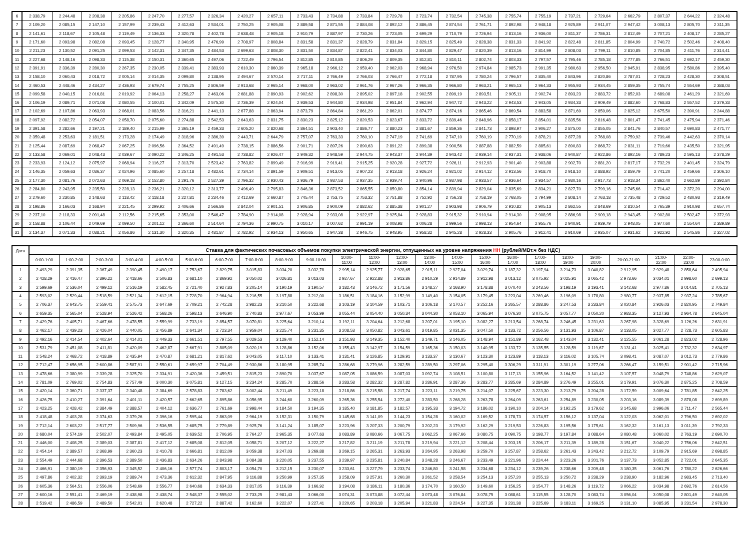| 6 | 2 338,79 | 2 244,48 | 2 208,38 | 2 205,86 | 2 247,70 | 2 277,57 | 2 326,34 | 2 420,27 | 2 657,11 | 2 733,43 | 2 734,88 | 2 733,84 | 2 729,78 | 2 723,74 | 2 732,54 | 2 745,38 | 2 755,74 | 2 755,19 | 2 737,21 | 2 729,64 | 2 662,79 | 2 807,37 | 2 644,22 | 2 324,48 |
| 7 | 2 109,20 | 2 085,15 | 2 147,10 | 2 157,99 | 2 239,43 | 2 412,63 | 2 534,01 | 2 750,25 | 2 905,08 | 2 889,58 | 2 871,55 | 2 884,08 | 2 892,12 | 2 886,45 | 2 874,54 | 2 761,71 | 2 892,98 | 2 948,18 | 2 925,89 | 2 911,07 | 2 947,42 | 3 008,13 | 2 805,70 | 2 311,35 |
| 8 | 2 141,61 | 2 118,67 | 2 105,48 | 2 119,49 | 2 136,33 | 2 320,78 | 2 402,78 | 2 638,48 | 2 905,18 | 2 910,79 | 2 887,97 | 2 730,26 | 2 723,05 | 2 699,29 | 2 710,79 | 2 726,94 | 2 813,16 | 2 936,00 | 2 811,37 | 2 786,31 | 2 812,49 | 2 707,21 | 2 408,17 | 2 285,27 |
| 9 | 2 171,60 | 2 093,98 | 2 082,08 | 2 093,45 | 2 128,77 | 2 340,95 | 2 476,99 | 2 708,97 | 2 808,84 | 2 831,58 | 2 831,37 | 2 828,79 | 2 831,84 | 2 829,15 | 2 825,49 | 2 828,38 | 2 831,33 | 2 841,92 | 2 822,48 | 2 811,85 | 2 804,99 | 2 740,72 | 2 502,46 | 2 408,40 |
| 10 | 2 211,23 | 2 130,52 | 2 091,25 | 2 099,53 | 2 142,31 | 2 347,35 | 2 484,53 | 2 699,63 | 2 808,30 | 2 831,50 | 2 834,87 | 2 822,41 | 2 834,03 | 2 844,80 | 2 829,47 | 2 820,39 | 2 813,16 | 2 814,99 | 2 808,03 | 2 799,11 | 2 810,85 | 2 704,85 | 2 411,76 | 2 314,41 |
| 11 | 2 227,68 | 2 148,16 | 2 098,33 | 2 115,38 | 2 150,31 | 2 360,65 | 2 497,06 | 2 722,49 | 2 796,54 | 2 812,85 | 2 810,85 | 2 806,29 | 2 809,35 | 2 812,81 | 2 810,11 | 2 802,74 | 2 803,33 | 2 797,57 | 2 795,46 | 2 785,18 | 2 777,85 | 2 766,51 | 2 692,17 | 2 459,30 |
| 12 | 2 391,91 | 2 336,39 | 2 280,30 | 2 267,35 | 2 230,05 | 2 339,41 | 2 383,93 | 2 610,30 | 2 860,39 | 2 965,18 | 2 966,12 | 2 959,40 | 2 962,03 | 2 968,94 | 2 976,50 | 2 974,84 | 2 985,73 | 2 991,35 | 2 980,63 | 2 956,50 | 2 945,91 | 2 838,95 | 2 580,86 | 2 395,40 |
| 13 | 2 158,10 | 2 060,43 | 2 018,72 | 2 005,14 | 2 014,35 | 2 099,80 | 2 138,95 | 2 494,67 | 2 570,14 | 2 717,11 | 2 766,49 | 2 766,03 | 2 766,47 | 2 772,18 | 2 787,95 | 2 780,24 | 2 796,57 | 2 835,40 | 2 843,96 | 2 820,86 | 2 787,01 | 2 728,23 | 2 428,30 | 2 308,51 |
| 14 | 2 460,53 | 2 448,46 | 2 434,27 | 2 436,93 | 2 679,74 | 2 755,25 | 2 806,59 | 2 913,68 | 2 965,14 | 2 968,00 | 2 963,02 | 2 961,76 | 2 967,26 | 2 966,35 | 2 966,80 | 2 963,21 | 2 965,13 | 2 964,33 | 2 955,93 | 2 934,45 | 2 859,35 | 2 755,74 | 2 554,69 | 2 388,03 |
| 15 | 2 099,58 | 2 040,15 | 2 016,81 | 2 019,92 | 2 064,13 | 2 258,27 | 2 463,06 | 2 681,88 | 2 890,93 | 2 902,62 | 2 898,30 | 2 895,02 | 2 897,18 | 2 902,55 | 2 899,19 | 2 893,51 | 2 905,11 | 2 902,74 | 2 893,23 | 2 883,72 | 2 852,03 | 2 689,08 | 2 461,29 | 2 321,69 |
| 16 | 2 106,19 | 2 089,71 | 2 071,08 | 2 080,55 | 2 100,01 | 2 342,09 | 2 575,30 | 2 736,39 | 2 924,04 | 2 939,53 | 2 944,80 | 2 934,98 | 2 951,84 | 2 962,94 | 2 947,72 | 2 943,22 | 2 943,53 | 2 943,05 | 2 934,33 | 2 909,49 | 2 882,60 | 2 768,83 | 2 557,52 | 2 379,33 |
| 17 | 2 102,69 | 2 107,86 | 2 063,93 | 2 068,01 | 2 083,56 | 2 316,21 | 2 441,13 | 2 677,88 | 2 863,94 | 2 873,79 | 2 864,84 | 2 861,29 | 2 862,01 | 2 874,77 | 2 874,16 | 2 865,46 | 2 869,54 | 2 883,58 | 2 871,69 | 2 859,06 | 2 825,12 | 2 675,50 | 2 390,91 | 2 244,88 |
| 18 | 2 097,92 | 2 082,72 | 2 054,07 | 2 058,70 | 2 075,60 | 2 274,88 | 2 542,53 | 2 643,63 | 2 831,75 | 2 830,23 | 2 825,12 | 2 820,53 | 2 823,67 | 2 833,72 | 2 839,46 | 2 848,96 | 2 858,17 | 2 854,01 | 2 835,56 | 2 816,48 | 2 801,47 | 2 741,45 | 2 475,94 | 2 371,46 |
| 19 | 2 391,58 | 2 282,66 | 2 197,21 | 2 189,40 | 2 215,99 | 2 365,19 | 2 459,33 | 2 605,20 | 2 820,68 | 2 864,51 | 2 903,40 | 2 886,77 | 2 880,23 | 2 881,67 | 2 859,36 | 2 841,73 | 2 898,97 | 2 906,27 | 2 875,00 | 2 855,05 | 2 841,76 | 2 840,57 | 2 690,83 | 2 471,77 |
| 20 | 2 359,48 | 2 253,63 | 2 181,51 | 2 173,28 | 2 174,49 | 2 318,96 | 2 386,39 | 2 443,71 | 2 644,79 | 2 757,07 | 2 763,33 | 2 760,10 | 2 747,19 | 2 741,69 | 2 747,10 | 2 760,19 | 2 770,19 | 2 878,21 | 2 877,28 | 2 768,08 | 2 759,92 | 2 739,46 | 2 442,63 | 2 370,14 |
| 21 | 2 125,44 | 2 087,69 | 2 068,47 | 2 067,25 | 2 096,56 | 2 364,52 | 2 491,49 | 2 738,15 | 2 886,56 | 2 901,71 | 2 897,26 | 2 890,63 | 2 891,22 | 2 899,38 | 2 900,56 | 2 887,88 | 2 882,59 | 2 885,61 | 2 890,83 | 2 868,72 | 2 831,11 | 2 719,66 | 2 435,50 | 2 321,95 |
| 22 | 2 133,58 | 2 069,01 | 2 048,43 | 2 039,67 | 2 090,22 | 2 346,25 | 2 491,53 | 2 738,82 | 2 926,47 | 2 949,32 | 2 948,59 | 2 944,75 | 2 943,37 | 2 944,39 | 2 943,42 | 2 939,14 | 2 937,31 | 2 938,06 | 2 940,87 | 2 922,86 | 2 892,16 | 2 789,23 | 2 595,13 | 2 378,29 |
| 23 | 2 233,93 | 2 124,12 | 2 075,97 | 2 068,94 | 2 116,27 | 2 313,70 | 2 523,42 | 2 763,82 | 2 899,49 | 2 916,99 | 2 919,41 | 2 915,25 | 2 920,28 | 2 927,72 | 2 926,11 | 2 912,93 | 2 901,40 | 2 903,88 | 2 902,70 | 2 881,20 | 2 817,17 | 2 732,29 | 2 401,45 | 2 324,79 |
| 24 | 2 146,35 | 2 059,63 | 2 036,37 | 2 024,96 | 2 085,60 | 2 257,18 | 2 482,61 | 2 734,14 | 2 891,59 | 2 909,51 | 2 913,05 | 2 907,23 | 2 913,18 | 2 926,24 | 2 921,02 | 2 914,12 | 2 913,56 | 2 918,70 | 2 918,10 | 2 888,92 | 2 859,79 | 2 741,20 | 2 459,66 | 2 306,10 |
| 25 | 2 177,30 | 2 081,76 | 2 072,63 | 2 069,18 | 2 152,80 | 2 291,76 | 2 527,39 | 2 796,32 | 2 930,43 | 2 936,79 | 2 937,53 | 2 937,35 | 2 939,74 | 2 940,96 | 2 937,98 | 2 933,57 | 2 936,64 | 2 934,57 | 2 930,16 | 2 917,73 | 2 918,34 | 2 862,40 | 2 662,89 | 2 392,84 |
| 26 | 2 284,80 | 2 243,95 | 2 235,50 | 2 228,13 | 2 236,21 | 2 320,12 | 2 313,77 | 2 496,49 | 2 795,83 | 2 846,36 | 2 873,52 | 2 865,55 | 2 859,80 | 2 854,14 | 2 839,94 | 2 829,04 | 2 835,69 | 2 834,21 | 2 827,70 | 2 799,16 | 2 745,66 | 2 714,42 | 2 372,20 | 2 294,00 |
| 27 | 2 279,60 | 2 230,85 | 2 148,63 | 2 118,42 | 2 118,18 | 2 227,81 | 2 234,46 | 2 412,69 | 2 660,87 | 2 745,44 | 2 753,75 | 2 753,32 | 2 751,88 | 2 752,92 | 2 756,28 | 2 758,19 | 2 768,05 | 2 794,99 | 2 808,14 | 2 763,18 | 2 735,48 | 2 729,52 | 2 480,93 | 2 319,49 |
| 28 | 2 198,86 | 2 166,03 | 2 168,94 | 2 221,45 | 2 299,92 | 2 406,66 | 2 566,86 | 2 842,04 | 2 901,51 | 2 906,85 | 2 900,09 | 2 882,62 | 2 885,38 | 2 901,27 | 2 903,98 | 2 906,79 | 2 910,82 | 2 905,13 | 2 862,55 | 2 848,69 | 2 810,54 | 2 765,39 | 2 910,98 | 2 657,74 |
| 29 | 2 237,10 | 2 118,33 | 2 091,48 | 2 112,56 | 2 215,65 | 2 353,00 | 2 546,47 | 2 784,90 | 2 914,08 | 2 928,94 | 2 933,08 | 2 922,97 | 2 925,84 | 2 928,83 | 2 915,32 | 2 910,94 | 2 914,30 | 2 908,95 | 2 886,98 | 2 909,18 | 2 943,45 | 2 902,80 | 2 502,47 | 2 372,93 |
| 30 | 2 158,88 | 2 106,44 | 2 049,69 | 2 099,50 | 2 201,12 | 2 366,60 | 2 514,64 | 2 794,36 | 2 990,75 | 3 010,17 | 3 007,62 | 2 991,19 | 3 008,98 | 3 006,28 | 2 999,56 | 2 998,13 | 2 954,64 | 2 955,76 | 2 940,91 | 2 939,79 | 2 948,05 | 2 977,60 | 2 554,64 | 2 389,89 |
| 31 | 2 134,37 | 2 071,33 | 2 038,21 | 2 056,86 | 2 131,30 | 2 320,35 | 2 481,87 | 2 782,92 | 2 934,13 | 2 950,65 | 2 947,38 | 2 946,75 | 2 948,95 | 2 958,32 | 2 945,28 | 2 928,33 | 2 905,76 | 2 912,41 | 2 910,69 | 2 935,07 | 2 931,62 | 2 922,92 | 2 545,86 | 2 327,02 |
| Дата | Ставка для фактических почасовых объемов покупки электрической энергии, отпущенных на уровне напряжения НН (рублей/МВт.ч без НДС) | | | | | | | | | | | | | | | | | | | | | | | |
| --- | --- | --- | --- | --- | --- | --- | --- | --- | --- | --- | --- | --- | --- | --- | --- | --- | --- | --- | --- | --- | --- | --- | --- | --- |
| | 0:00-1:00 | 1:00-2:00 | 2:00-3:00 | 3:00-4:00 | 4:00-5:00 | 5:00-6:00 | 6:00-7:00 | 7:00-8:00 | 8:00-9:00 | 9:00-10:00 | 10:00- 11:00 | 11:00- 12:00 | 12:00- 13:00 | 13:00- 14:00 | 14:00- 15:00 | 15:00- 16:00 | 16:00- 17:00 | 17:00- 18:00 | 18:00- 19:00 | 19:00- 20:00 | 20:00-21:00 | 21:00- 22:00 | 22:00- 23:00 | 23:00-0:00 |
| 1 | 2 493,29 | 2 391,35 | 2 367,49 | 2 390,45 | 2 490,17 | 2 753,67 | 2 829,75 | 3 015,83 | 3 034,20 | 3 032,78 | 2 995,14 | 2 925,77 | 2 928,65 | 2 915,11 | 2 927,04 | 3 029,74 | 3 187,32 | 3 197,94 | 3 214,73 | 3 040,82 | 2 912,95 | 2 929,48 | 2 858,64 | 2 495,94 |
| 2 | 2 428,29 | 2 416,47 | 2 396,22 | 2 418,66 | 2 506,83 | 2 681,10 | 2 869,92 | 3 050,02 | 3 026,81 | 3 013,03 | 2 927,67 | 2 922,88 | 2 913,86 | 2 910,29 | 2 914,89 | 2 912,98 | 3 013,12 | 3 075,92 | 3 025,91 | 3 065,42 | 2 973,66 | 3 034,01 | 2 998,60 | 2 699,13 |
| 3 | 2 599,69 | 2 536,04 | 2 499,12 | 2 516,19 | 2 582,45 | 2 721,40 | 2 927,83 | 3 205,14 | 3 190,19 | 3 190,57 | 3 182,43 | 3 146,72 | 3 171,56 | 3 148,27 | 3 168,90 | 3 178,88 | 3 070,40 | 3 243,56 | 3 198,19 | 3 193,41 | 3 142,68 | 2 977,86 | 3 014,81 | 2 705,13 |
| 4 | 2 593,02 | 2 529,44 | 2 518,59 | 2 521,34 | 2 612,15 | 2 728,70 | 2 964,94 | 3 216,55 | 3 197,88 | 3 212,00 | 3 186,51 | 3 184,16 | 3 152,99 | 3 149,40 | 3 154,05 | 3 179,45 | 3 223,04 | 3 269,46 | 3 196,09 | 3 178,80 | 2 980,77 | 2 937,85 | 2 937,24 | 2 785,67 |
| 5 | 2 706,37 | 2 643,75 | 2 559,41 | 2 575,73 | 2 647,69 | 2 709,21 | 2 742,28 | 2 982,23 | 3 210,50 | 3 222,68 | 3 103,19 | 3 104,59 | 3 103,71 | 3 106,18 | 3 170,57 | 3 252,16 | 3 265,57 | 3 288,86 | 3 247,53 | 3 233,84 | 3 020,84 | 2 926,03 | 2 820,95 | 2 749,84 |
| 6 | 2 659,35 | 2 565,04 | 2 528,94 | 2 526,42 | 2 568,26 | 2 598,13 | 2 646,90 | 2 740,83 | 2 977,67 | 3 053,99 | 3 055,44 | 3 054,40 | 3 050,34 | 3 044,30 | 3 053,10 | 3 065,94 | 3 076,30 | 3 075,75 | 3 057,77 | 3 050,20 | 2 983,35 | 3 127,93 | 2 964,78 | 2 645,04 |
| 7 | 2 429,76 | 2 405,71 | 2 467,66 | 2 478,55 | 2 559,99 | 2 733,19 | 2 854,57 | 3 070,81 | 3 225,64 | 3 210,14 | 3 192,11 | 3 204,64 | 3 212,68 | 3 207,01 | 3 195,10 | 3 082,27 | 3 213,54 | 3 268,74 | 3 246,45 | 3 231,63 | 3 267,98 | 3 328,69 | 3 126,26 | 2 631,91 |
| 8 | 2 462,17 | 2 439,23 | 2 426,04 | 2 440,05 | 2 456,89 | 2 641,34 | 2 723,34 | 2 959,04 | 3 225,74 | 3 231,35 | 3 208,53 | 3 050,82 | 3 043,61 | 3 019,85 | 3 031,35 | 3 047,50 | 3 133,72 | 3 256,56 | 3 131,93 | 3 106,87 | 3 133,05 | 3 027,77 | 2 728,73 | 2 605,83 |
| 9 | 2 492,16 | 2 414,54 | 2 402,64 | 2 414,01 | 2 449,33 | 2 661,51 | 2 797,55 | 3 029,53 | 3 129,40 | 3 152,14 | 3 151,93 | 3 149,35 | 3 152,40 | 3 149,71 | 3 146,05 | 3 148,94 | 3 151,89 | 3 162,48 | 3 143,04 | 3 132,41 | 3 125,55 | 3 061,28 | 2 823,02 | 2 728,96 |
| 10 | 2 531,79 | 2 451,08 | 2 411,81 | 2 420,09 | 2 462,87 | 2 667,91 | 2 805,09 | 3 020,19 | 3 128,86 | 3 152,06 | 3 155,43 | 3 142,97 | 3 154,59 | 3 165,36 | 3 150,03 | 3 140,95 | 3 133,72 | 3 135,55 | 3 128,59 | 3 119,67 | 3 131,41 | 3 025,41 | 2 732,32 | 2 634,97 |
| 11 | 2 548,24 | 2 468,72 | 2 418,89 | 2 435,94 | 2 470,87 | 2 681,21 | 2 817,62 | 3 043,05 | 3 117,10 | 3 133,41 | 3 131,41 | 3 126,85 | 3 129,91 | 3 133,37 | 3 130,67 | 3 123,30 | 3 123,89 | 3 118,13 | 3 116,02 | 3 105,74 | 3 098,41 | 3 087,07 | 3 012,73 | 2 779,86 |
| 12 | 2 712,47 | 2 656,95 | 2 600,86 | 2 587,91 | 2 550,61 | 2 659,97 | 2 704,49 | 2 930,86 | 3 180,95 | 3 285,74 | 3 286,68 | 3 279,96 | 3 282,59 | 3 289,50 | 3 297,06 | 3 295,40 | 3 306,29 | 3 311,91 | 3 301,19 | 3 277,06 | 3 266,47 | 3 159,51 | 2 901,42 | 2 715,96 |
| 13 | 2 478,66 | 2 380,99 | 2 339,28 | 2 325,70 | 2 334,91 | 2 420,36 | 2 459,51 | 2 815,23 | 2 890,70 | 3 037,67 | 3 087,05 | 3 086,59 | 3 087,03 | 3 092,74 | 3 108,51 | 3 100,80 | 3 117,13 | 3 155,96 | 3 164,52 | 3 141,42 | 3 107,57 | 3 048,79 | 2 748,86 | 2 629,07 |
| 14 | 2 781,09 | 2 769,02 | 2 754,83 | 2 757,49 | 3 000,30 | 3 075,81 | 3 127,15 | 3 234,24 | 3 285,70 | 3 288,56 | 3 283,58 | 3 282,32 | 3 287,82 | 3 286,91 | 3 287,36 | 3 283,77 | 3 285,69 | 3 284,89 | 3 276,49 | 3 255,01 | 3 179,91 | 3 076,30 | 2 875,25 | 2 708,59 |
| 15 | 2 420,14 | 2 360,71 | 2 337,37 | 2 340,48 | 2 384,69 | 2 578,83 | 2 783,62 | 3 002,44 | 3 211,49 | 3 223,18 | 3 218,86 | 3 215,58 | 3 217,74 | 3 223,11 | 3 219,75 | 3 214,07 | 3 225,67 | 3 223,30 | 3 213,79 | 3 204,28 | 3 172,59 | 3 009,64 | 2 781,85 | 2 642,25 |
| 16 | 2 426,75 | 2 410,27 | 2 391,64 | 2 401,11 | 2 420,57 | 2 662,65 | 2 895,86 | 3 056,95 | 3 244,60 | 3 260,09 | 3 265,36 | 3 255,54 | 3 272,40 | 3 283,50 | 3 268,28 | 3 263,78 | 3 264,09 | 3 263,61 | 3 254,89 | 3 230,05 | 3 203,16 | 3 089,39 | 2 878,08 | 2 699,89 |
| 17 | 2 423,25 | 2 428,42 | 2 384,49 | 2 388,57 | 2 404,12 | 2 636,77 | 2 761,69 | 2 998,44 | 3 184,50 | 3 194,35 | 3 185,40 | 3 181,85 | 3 182,57 | 3 195,33 | 3 194,72 | 3 186,02 | 3 190,10 | 3 204,14 | 3 192,25 | 3 179,62 | 3 145,68 | 2 996,06 | 2 711,47 | 2 565,44 |
| 18 | 2 418,48 | 2 403,28 | 2 374,63 | 2 379,26 | 2 396,16 | 2 595,44 | 2 863,09 | 2 964,19 | 3 152,31 | 3 150,79 | 3 145,68 | 3 141,09 | 3 144,23 | 3 154,28 | 3 160,02 | 3 169,52 | 3 178,73 | 3 174,57 | 3 156,12 | 3 137,04 | 3 122,03 | 3 062,01 | 2 796,50 | 2 692,02 |
| 19 | 2 712,14 | 2 603,22 | 2 517,77 | 2 509,96 | 2 536,55 | 2 685,75 | 2 779,89 | 2 925,76 | 3 141,24 | 3 185,07 | 3 223,96 | 3 207,33 | 3 200,79 | 3 202,23 | 3 179,92 | 3 162,29 | 3 219,53 | 3 226,83 | 3 195,56 | 3 175,61 | 3 162,32 | 3 161,13 | 3 011,39 | 2 792,33 |
| 20 | 2 680,04 | 2 574,19 | 2 502,07 | 2 493,84 | 2 495,05 | 2 639,52 | 2 706,95 | 2 764,27 | 2 965,35 | 3 077,63 | 3 083,89 | 3 080,66 | 3 067,75 | 3 062,25 | 3 067,66 | 3 080,75 | 3 090,75 | 3 198,77 | 3 197,84 | 3 088,64 | 3 080,48 | 3 060,02 | 2 763,19 | 2 690,70 |
| 21 | 2 446,00 | 2 408,25 | 2 389,03 | 2 387,81 | 2 417,12 | 2 685,08 | 2 812,05 | 3 058,71 | 3 207,12 | 3 222,27 | 3 217,82 | 3 211,19 | 3 211,78 | 3 219,94 | 3 221,12 | 3 208,44 | 3 203,15 | 3 206,17 | 3 211,39 | 3 189,28 | 3 151,67 | 3 040,22 | 2 756,06 | 2 642,51 |
| 22 | 2 454,14 | 2 389,57 | 2 368,99 | 2 360,23 | 2 410,78 | 2 666,81 | 2 812,09 | 3 059,38 | 3 247,03 | 3 269,88 | 3 269,15 | 3 265,31 | 3 263,93 | 3 264,95 | 3 263,98 | 3 259,70 | 3 257,87 | 3 258,62 | 3 261,43 | 3 243,42 | 3 212,72 | 3 109,79 | 2 915,69 | 2 698,85 |
| 23 | 2 554,49 | 2 444,68 | 2 396,53 | 2 389,50 | 2 436,83 | 2 634,26 | 2 843,98 | 3 084,38 | 3 220,05 | 3 237,55 | 3 239,97 | 3 235,81 | 3 240,84 | 3 248,28 | 3 246,67 | 3 233,49 | 3 221,96 | 3 224,44 | 3 223,26 | 3 201,76 | 3 137,73 | 3 052,85 | 2 722,01 | 2 645,35 |
| 24 | 2 466,91 | 2 380,19 | 2 356,93 | 2 345,52 | 2 406,16 | 2 577,74 | 2 803,17 | 3 054,70 | 3 212,15 | 3 230,07 | 3 233,61 | 3 227,79 | 3 233,74 | 3 246,80 | 3 241,58 | 3 234,68 | 3 234,12 | 3 239,26 | 3 238,66 | 3 209,48 | 3 180,35 | 3 061,76 | 2 780,22 | 2 626,66 |
| 25 | 2 497,86 | 2 402,32 | 2 393,19 | 2 389,74 | 2 473,36 | 2 612,32 | 2 847,95 | 3 116,88 | 3 250,99 | 3 257,35 | 3 258,09 | 3 257,91 | 3 260,30 | 3 261,52 | 3 258,54 | 3 254,13 | 3 257,20 | 3 255,13 | 3 250,72 | 3 238,29 | 3 238,90 | 3 182,96 | 2 983,45 | 2 713,40 |
| 26 | 2 605,36 | 2 564,51 | 2 556,06 | 2 548,69 | 2 556,77 | 2 640,68 | 2 634,33 | 2 817,05 | 3 116,39 | 3 166,92 | 3 194,08 | 3 186,11 | 3 180,36 | 3 174,70 | 3 160,50 | 3 149,60 | 3 156,25 | 3 154,77 | 3 148,26 | 3 119,72 | 3 066,22 | 3 034,98 | 2 692,76 | 2 614,56 |
| 27 | 2 600,16 | 2 551,41 | 2 469,19 | 2 438,98 | 2 438,74 | 2 548,37 | 2 555,02 | 2 733,25 | 2 981,43 | 3 066,00 | 3 074,31 | 3 073,88 | 3 072,44 | 3 073,48 | 3 076,84 | 3 078,75 | 3 088,61 | 3 115,55 | 3 128,70 | 3 083,74 | 3 056,04 | 3 050,08 | 2 801,49 | 2 640,05 |
| 28 | 2 519,42 | 2 486,59 | 2 489,50 | 2 542,01 | 2 620,48 | 2 727,22 | 2 887,42 | 3 162,60 | 3 222,07 | 3 227,41 | 3 220,65 | 3 203,18 | 3 205,94 | 3 221,83 | 3 224,54 | 3 227,35 | 3 231,38 | 3 225,69 | 3 183,11 | 3 169,25 | 3 131,10 | 3 085,95 | 3 231,54 | 2 978,30 |